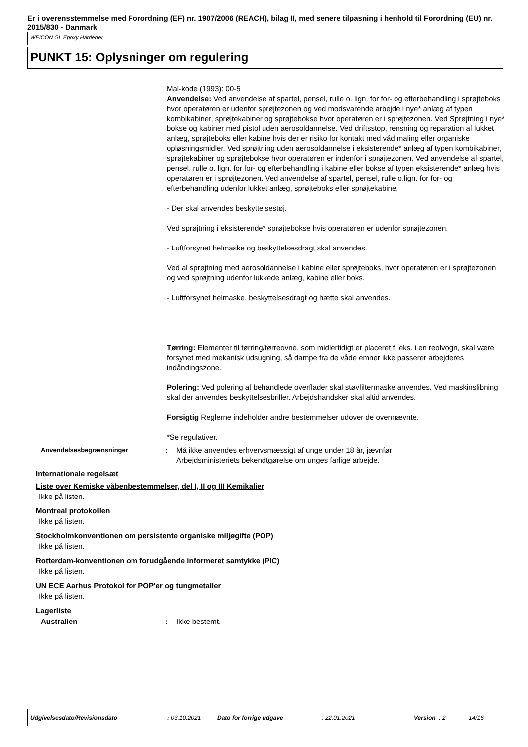Er i overensstemmelse med Forordning (EF) nr. 1907/2006 (REACH), bilag II, med senere tilpasning i henhold til Forordning (EU) nr. 2015/830 - Danmark
WEICON GL Epoxy Hardener
PUNKT 15: Oplysninger om regulering
Mal-kode (1993): 00-5
Anvendelse: Ved anvendelse af spartel, pensel, rulle o. lign. for for- og efterbehandling i sprøjteboks hvor operatøren er udenfor sprøjtezonen og ved modsvarende arbejde i nye* anlæg af typen kombikabiner, sprøjtekabiner og sprøjtebokse hvor operatøren er i sprøjtezonen. Ved Sprøjtning i nye* bokse og kabiner med pistol uden aerosoldannelse. Ved driftsstop, rensning og reparation af lukket anlæg, sprøjteboks eller kabine hvis der er risiko for kontakt med våd maling eller organiske opløsningsmidler. Ved sprøjtning uden aerosoldannelse i eksisterende* anlæg af typen kombikabiner, sprøjtekabiner og sprøjtebokse hvor operatøren er indenfor i sprøjtezonen. Ved anvendelse af spartel, pensel, rulle o. lign. for for- og efterbehandling i kabine eller bokse af typen eksisterende* anlæg hvis operatøren er i sprøjtezonen. Ved anvendelse af spartel, pensel, rulle o.lign. for for- og efterbehandling udenfor lukket anlæg, sprøjteboks eller sprøjtekabine.
- Der skal anvendes beskyttelsestøj.
Ved sprøjtning i eksisterende* sprøjtebokse hvis operatøren er udenfor sprøjtezonen.
- Luftforsynet helmaske og beskyttelsesdragt skal anvendes.
Ved al sprøjtning med aerosoldannelse i kabine eller sprøjteboks, hvor operatøren er i sprøjtezonen og ved sprøjtning udenfor lukkede anlæg, kabine eller boks.
- Luftforsynet helmaske, beskyttelsesdragt og hætte skal anvendes.
Tørring: Elementer til tørring/tørreovne, som midlertidigt er placeret f. eks. i en reolvogn, skal være forsynet med mekanisk udsugning, så dampe fra de våde emner ikke passerer arbejderes indåndingszone.
Polering: Ved polering af behandlede overflader skal støvfiltermaske anvendes. Ved maskinslibning skal der anvendes beskyttelsesbriller. Arbejdshandsker skal altid anvendes.
Forsigtig Reglerne indeholder andre bestemmelser udover de ovennævnte.
*Se regulativer.
Anvendelsesbegrænsninger
: Må ikke anvendes erhvervsmæssigt af unge under 18 år, jævnfør
Arbejdsministeriets bekendtgørelse om unges farlige arbejde.
Internationale regelsæt
Liste over Kemiske våbenbestemmelser, del I, II og III Kemikalier
Ikke på listen.
Montreal protokollen
Ikke på listen.
Stockholmkonventionen om persistente organiske miljøgifte (POP)
Ikke på listen.
Rotterdam-konventionen om forudgående informeret samtykke (PIC)
Ikke på listen.
UN ECE Aarhus Protokol for POP'er og tungmetaller
Ikke på listen.
Lagerliste
Australien : Ikke bestemt.
Udgivelsesdato/Revisionsdato : 03.10.2021 Dato for forrige udgave : 22.01.2021 Version : 2 14/16